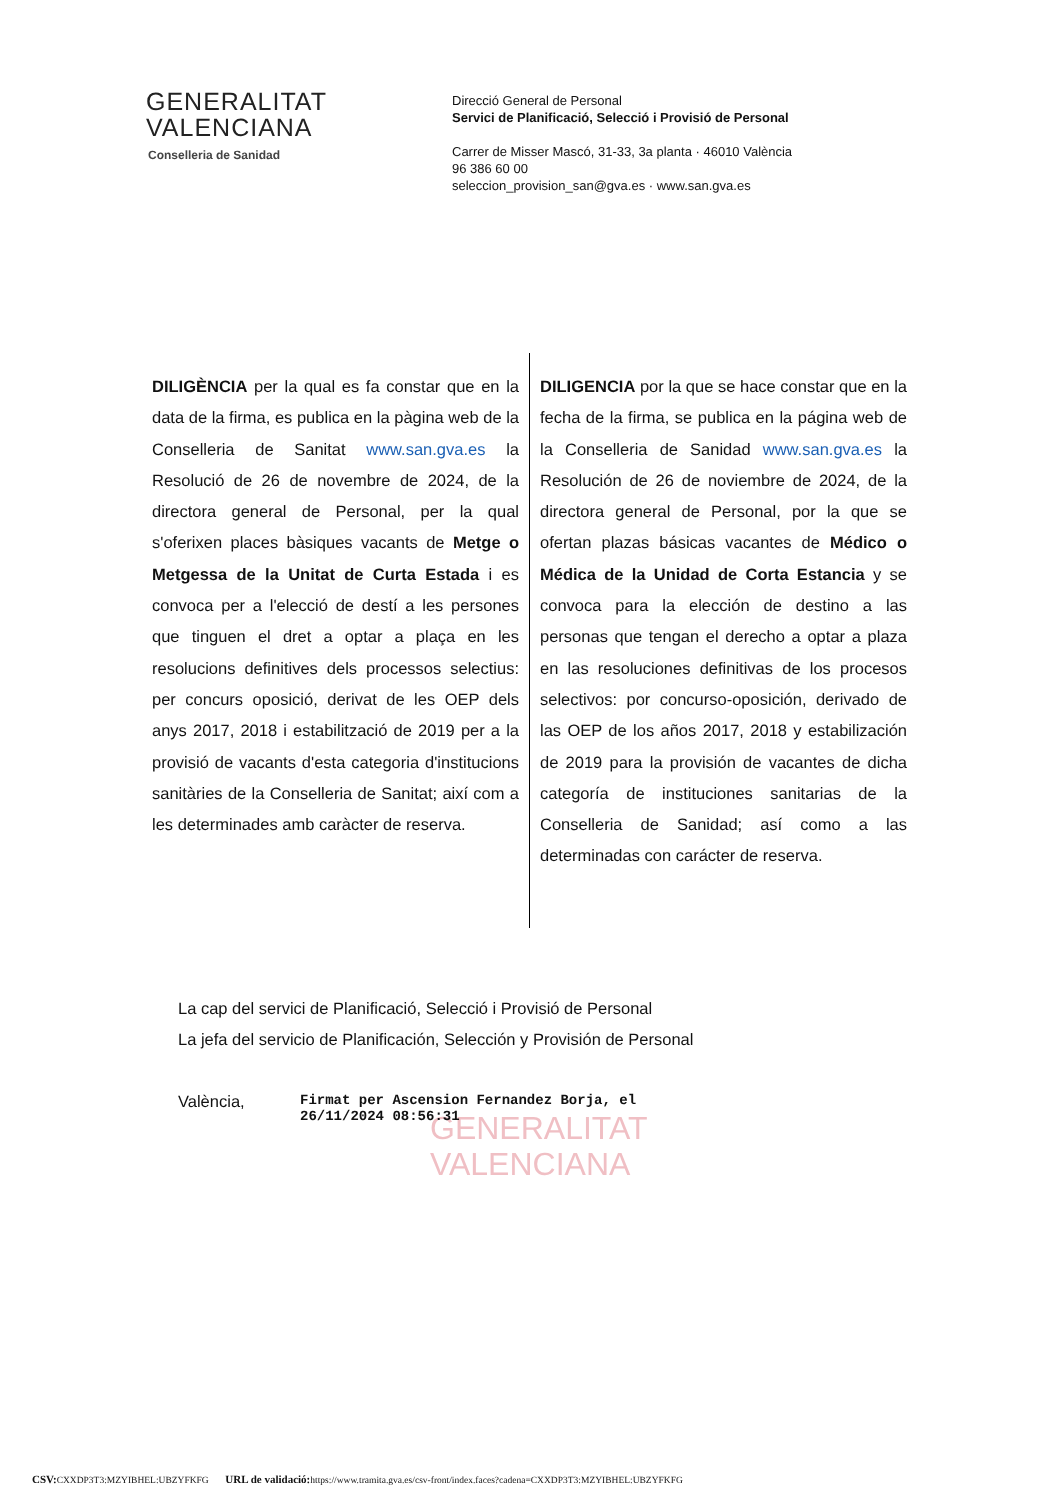GENERALITAT
VALENCIANA
Conselleria de Sanidad
Direcció General de Personal
Servici de Planificació, Selecció i Provisió de Personal
Carrer de Misser Mascó, 31-33, 3a planta · 46010 València
96 386 60 00
seleccion_provision_san@gva.es · www.san.gva.es
DILIGÈNCIA per la qual es fa constar que en la data de la firma, es publica en la pàgina web de la Conselleria de Sanitat www.san.gva.es la Resolució de 26 de novembre de 2024, de la directora general de Personal, per la qual s'oferixen places bàsiques vacants de Metge o Metgessa de la Unitat de Curta Estada i es convoca per a l'elecció de destí a les persones que tinguen el dret a optar a plaça en les resolucions definitives dels processos selectius: per concurs oposició, derivat de les OEP dels anys 2017, 2018 i estabilització de 2019 per a la provisió de vacants d'esta categoria d'institucions sanitàries de la Conselleria de Sanitat; així com a les determinades amb caràcter de reserva.
DILIGENCIA por la que se hace constar que en la fecha de la firma, se publica en la página web de la Conselleria de Sanidad www.san.gva.es la Resolución de 26 de noviembre de 2024, de la directora general de Personal, por la que se ofertan plazas básicas vacantes de Médico o Médica de la Unidad de Corta Estancia y se convoca para la elección de destino a las personas que tengan el derecho a optar a plaza en las resoluciones definitivas de los procesos selectivos: por concurso-oposición, derivado de las OEP de los años 2017, 2018 y estabilización de 2019 para la provisión de vacantes de dicha categoría de instituciones sanitarias de la Conselleria de Sanidad; así como a las determinadas con carácter de reserva.
La cap del servici de Planificació, Selecció i Provisió de Personal
La jefa del servicio de Planificación, Selección y Provisión de Personal
València,
GENERALITAT
VALENCIANA
Firmat per Ascension Fernandez Borja, el
26/11/2024 08:56:31
CSV: CXXDP3T3:MZYIBHEL:UBZYFKFG URL de validació: https://www.tramita.gva.es/csv-front/index.faces?cadena=CXXDP3T3:MZYIBHEL:UBZYFKFG